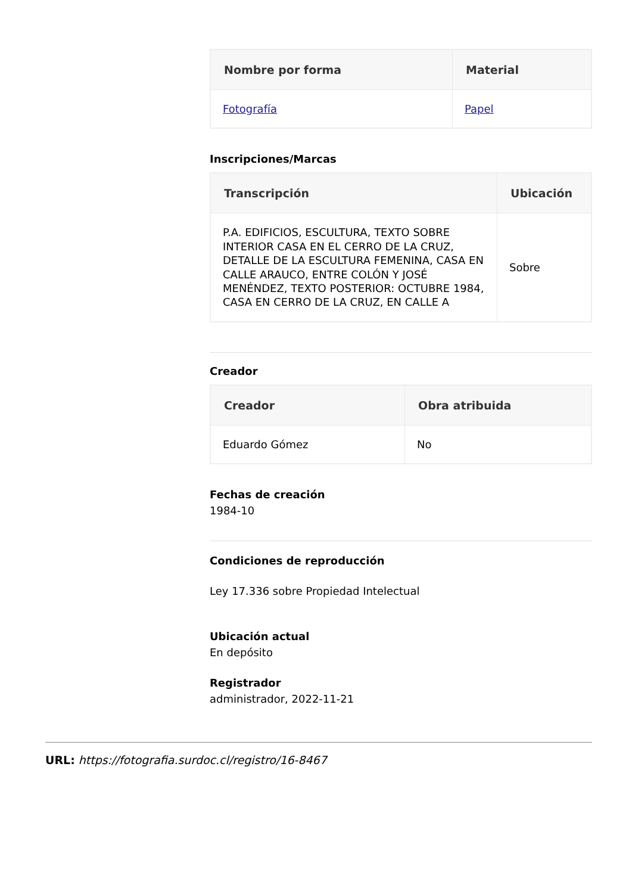| Nombre por forma | Material |
| --- | --- |
| Fotografía | Papel |
Inscripciones/Marcas
| Transcripción | Ubicación |
| --- | --- |
| P.A. EDIFICIOS, ESCULTURA, TEXTO SOBRE INTERIOR CASA EN EL CERRO DE LA CRUZ, DETALLE DE LA ESCULTURA FEMENINA, CASA EN CALLE ARAUCO, ENTRE COLÓN Y JOSÉ MENÉNDEZ, TEXTO POSTERIOR: OCTUBRE 1984, CASA EN CERRO DE LA CRUZ, EN CALLE A | Sobre |
Creador
| Creador | Obra atribuida |
| --- | --- |
| Eduardo Gómez | No |
Fechas de creación
1984-10
Condiciones de reproducción
Ley 17.336 sobre Propiedad Intelectual
Ubicación actual
En depósito
Registrador
administrador, 2022-11-21
URL: https://fotografia.surdoc.cl/registro/16-8467